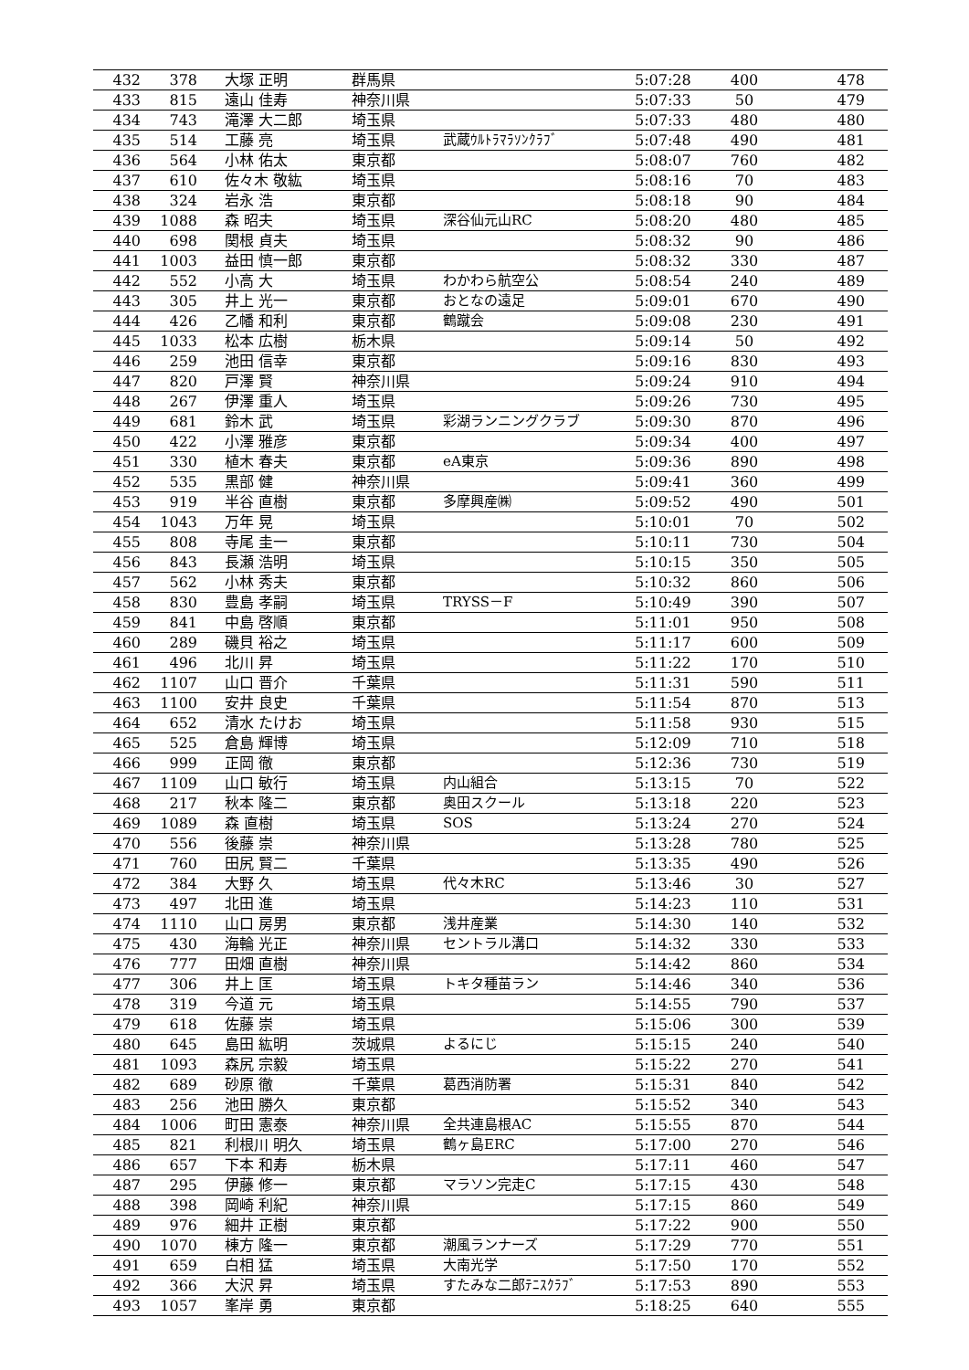| 432 | 378 | 大塚 正明 | 群馬県 | | 5:07:28 | 400 | 478 |
| 433 | 815 | 遠山 佳寿 | 神奈川県 | | 5:07:33 | 50 | 479 |
| 434 | 743 | 滝澤 大二郎 | 埼玉県 | | 5:07:33 | 480 | 480 |
| 435 | 514 | 工藤 亮 | 埼玉県 | 武蔵ｳﾙﾄﾗﾏﾗｿﾝｸﾗﾌﾞ | 5:07:48 | 490 | 481 |
| 436 | 564 | 小林 佑太 | 東京都 | | 5:08:07 | 760 | 482 |
| 437 | 610 | 佐々木 敬紘 | 埼玉県 | | 5:08:16 | 70 | 483 |
| 438 | 324 | 岩永 浩 | 東京都 | | 5:08:18 | 90 | 484 |
| 439 | 1088 | 森 昭夫 | 埼玉県 | 深谷仙元山RC | 5:08:20 | 480 | 485 |
| 440 | 698 | 関根 貞夫 | 埼玉県 | | 5:08:32 | 90 | 486 |
| 441 | 1003 | 益田 慎一郎 | 東京都 | | 5:08:32 | 330 | 487 |
| 442 | 552 | 小高 大 | 埼玉県 | わかわら航空公 | 5:08:54 | 240 | 489 |
| 443 | 305 | 井上 光一 | 東京都 | おとなの遠足 | 5:09:01 | 670 | 490 |
| 444 | 426 | 乙幡 和利 | 東京都 | 鶴蹴会 | 5:09:08 | 230 | 491 |
| 445 | 1033 | 松本 広樹 | 栃木県 | | 5:09:14 | 50 | 492 |
| 446 | 259 | 池田 信幸 | 東京都 | | 5:09:16 | 830 | 493 |
| 447 | 820 | 戸澤 賢 | 神奈川県 | | 5:09:24 | 910 | 494 |
| 448 | 267 | 伊澤 重人 | 埼玉県 | | 5:09:26 | 730 | 495 |
| 449 | 681 | 鈴木 武 | 埼玉県 | 彩湖ランニングクラブ | 5:09:30 | 870 | 496 |
| 450 | 422 | 小澤 雅彦 | 東京都 | | 5:09:34 | 400 | 497 |
| 451 | 330 | 植木 春夫 | 東京都 | eA東京 | 5:09:36 | 890 | 498 |
| 452 | 535 | 黒部 健 | 神奈川県 | | 5:09:41 | 360 | 499 |
| 453 | 919 | 半谷 直樹 | 東京都 | 多摩興産㈱ | 5:09:52 | 490 | 501 |
| 454 | 1043 | 万年 晃 | 埼玉県 | | 5:10:01 | 70 | 502 |
| 455 | 808 | 寺尾 圭一 | 東京都 | | 5:10:11 | 730 | 504 |
| 456 | 843 | 長瀬 浩明 | 埼玉県 | | 5:10:15 | 350 | 505 |
| 457 | 562 | 小林 秀夫 | 東京都 | | 5:10:32 | 860 | 506 |
| 458 | 830 | 豊島 孝嗣 | 埼玉県 | TRYSS－F | 5:10:49 | 390 | 507 |
| 459 | 841 | 中島 啓順 | 東京都 | | 5:11:01 | 950 | 508 |
| 460 | 289 | 磯貝 裕之 | 埼玉県 | | 5:11:17 | 600 | 509 |
| 461 | 496 | 北川 昇 | 埼玉県 | | 5:11:22 | 170 | 510 |
| 462 | 1107 | 山口 晋介 | 千葉県 | | 5:11:31 | 590 | 511 |
| 463 | 1100 | 安井 良史 | 千葉県 | | 5:11:54 | 870 | 513 |
| 464 | 652 | 清水 たけお | 埼玉県 | | 5:11:58 | 930 | 515 |
| 465 | 525 | 倉島 輝博 | 埼玉県 | | 5:12:09 | 710 | 518 |
| 466 | 999 | 正岡 徹 | 東京都 | | 5:12:36 | 730 | 519 |
| 467 | 1109 | 山口 敏行 | 埼玉県 | 内山組合 | 5:13:15 | 70 | 522 |
| 468 | 217 | 秋本 隆二 | 東京都 | 奥田スクール | 5:13:18 | 220 | 523 |
| 469 | 1089 | 森 直樹 | 埼玉県 | SOS | 5:13:24 | 270 | 524 |
| 470 | 556 | 後藤 崇 | 神奈川県 | | 5:13:28 | 780 | 525 |
| 471 | 760 | 田尻 賢二 | 千葉県 | | 5:13:35 | 490 | 526 |
| 472 | 384 | 大野 久 | 埼玉県 | 代々木RC | 5:13:46 | 30 | 527 |
| 473 | 497 | 北田 進 | 埼玉県 | | 5:14:23 | 110 | 531 |
| 474 | 1110 | 山口 房男 | 東京都 | 浅井産業 | 5:14:30 | 140 | 532 |
| 475 | 430 | 海輪 光正 | 神奈川県 | セントラル溝口 | 5:14:32 | 330 | 533 |
| 476 | 777 | 田畑 直樹 | 神奈川県 | | 5:14:42 | 860 | 534 |
| 477 | 306 | 井上 匡 | 埼玉県 | トキタ種苗ラン | 5:14:46 | 340 | 536 |
| 478 | 319 | 今道 元 | 埼玉県 | | 5:14:55 | 790 | 537 |
| 479 | 618 | 佐藤 崇 | 埼玉県 | | 5:15:06 | 300 | 539 |
| 480 | 645 | 島田 紘明 | 茨城県 | よるにじ | 5:15:15 | 240 | 540 |
| 481 | 1093 | 森尻 宗毅 | 埼玉県 | | 5:15:22 | 270 | 541 |
| 482 | 689 | 砂原 徹 | 千葉県 | 葛西消防署 | 5:15:31 | 840 | 542 |
| 483 | 256 | 池田 勝久 | 東京都 | | 5:15:52 | 340 | 543 |
| 484 | 1006 | 町田 憲泰 | 神奈川県 | 全共連島根AC | 5:15:55 | 870 | 544 |
| 485 | 821 | 利根川 明久 | 埼玉県 | 鶴ヶ島ERC | 5:17:00 | 270 | 546 |
| 486 | 657 | 下本 和寿 | 栃木県 | | 5:17:11 | 460 | 547 |
| 487 | 295 | 伊藤 修一 | 東京都 | マラソン完走C | 5:17:15 | 430 | 548 |
| 488 | 398 | 岡崎 利紀 | 神奈川県 | | 5:17:15 | 860 | 549 |
| 489 | 976 | 細井 正樹 | 東京都 | | 5:17:22 | 900 | 550 |
| 490 | 1070 | 棟方 隆一 | 東京都 | 潮風ランナーズ | 5:17:29 | 770 | 551 |
| 491 | 659 | 白相 猛 | 埼玉県 | 大南光学 | 5:17:50 | 170 | 552 |
| 492 | 366 | 大沢 昇 | 埼玉県 | すたみな二郎ﾃﾆｽｸﾗﾌﾞ | 5:17:53 | 890 | 553 |
| 493 | 1057 | 峯岸 勇 | 東京都 | | 5:18:25 | 640 | 555 |